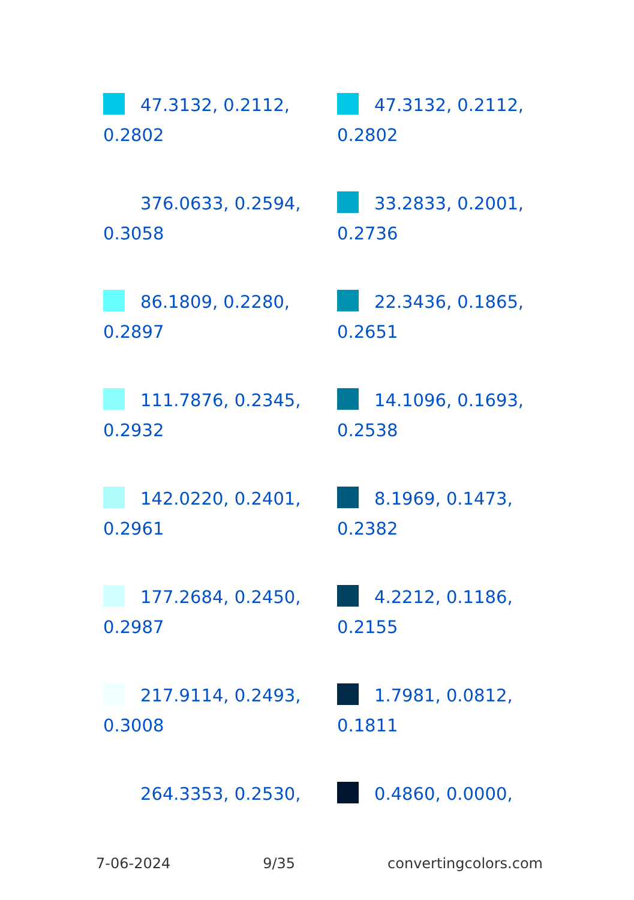47.3132, 0.2112, 0.2802
47.3132, 0.2112, 0.2802
376.0633, 0.2594, 0.3058
33.2833, 0.2001, 0.2736
86.1809, 0.2280, 0.2897
22.3436, 0.1865, 0.2651
111.7876, 0.2345, 0.2932
14.1096, 0.1693, 0.2538
142.0220, 0.2401, 0.2961
8.1969, 0.1473, 0.2382
177.2684, 0.2450, 0.2987
4.2212, 0.1186, 0.2155
217.9114, 0.2493, 0.3008
1.7981, 0.0812, 0.1811
264.3353, 0.2530,
0.4860, 0.0000,
7-06-2024 9/35 convertingcolors.com